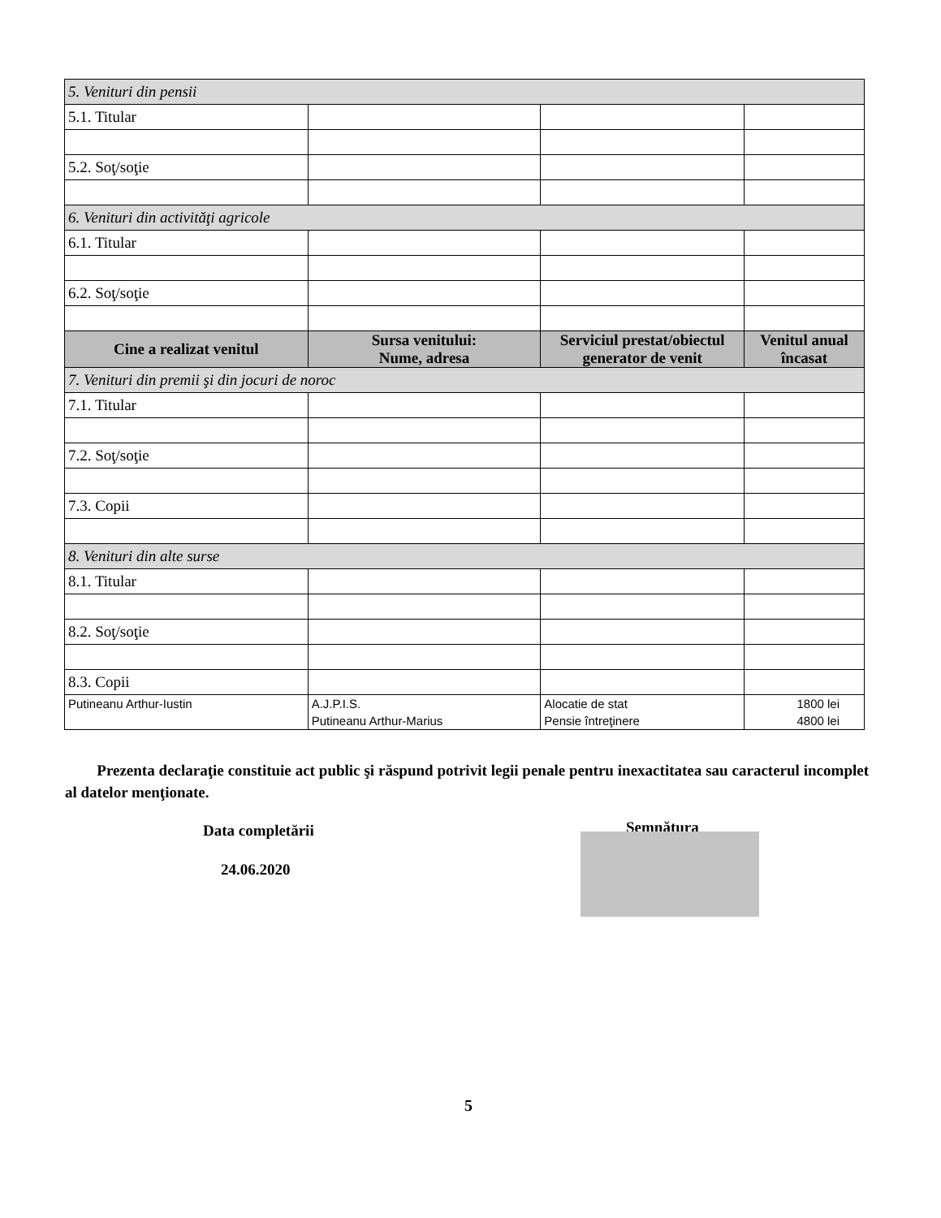| 5. Venituri din pensii | | | |
| 5.1. Titular | | | |
| 5.2. Soţ/soţie | | | |
| 6. Venituri din activităţi agricole | | | |
| 6.1. Titular | | | |
| 6.2. Soţ/soţie | | | |
| Cine a realizat venitul | Sursa venitului: Nume, adresa | Serviciul prestat/obiectul generator de venit | Venitul anual încasat |
| 7. Venituri din premii şi din jocuri de noroc | | | |
| 7.1. Titular | | | |
| 7.2. Soţ/soţie | | | |
| 7.3. Copii | | | |
| 8. Venituri din alte surse | | | |
| 8.1. Titular | | | |
| 8.2. Soţ/soţie | | | |
| 8.3. Copii | | | |
| Putineanu Arthur-Iustin | A.J.P.I.S. Putineanu Arthur-Marius | Alocatie de stat Pensie întreţinere | 1800 lei 4800 lei |
Prezenta declaraţie constituie act public şi răspund potrivit legii penale pentru inexactitatea sau caracterul incomplet al datelor menţionate.
Data completării
24.06.2020
Semnătura
5